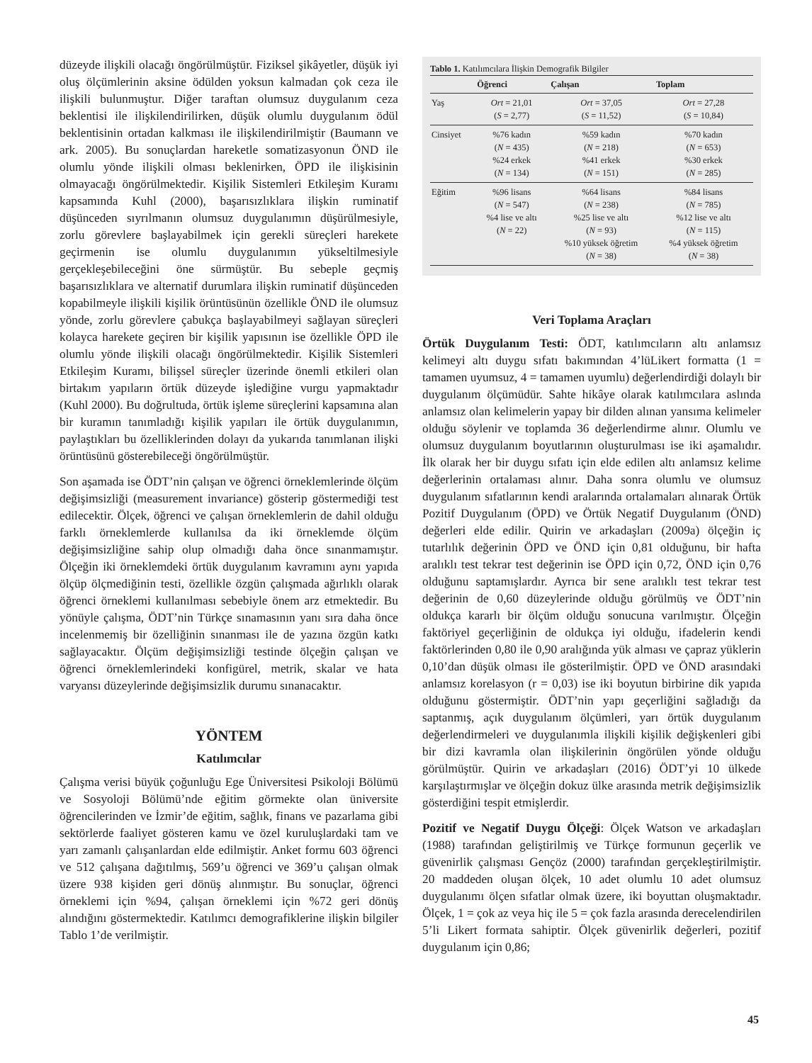düzeyde ilişkili olacağı öngörülmüştür. Fiziksel şikâyetler, düşük iyi oluş ölçümlerinin aksine ödülden yoksun kalmadan çok ceza ile ilişkili bulunmuştur. Diğer taraftan olumsuz duygulanım ceza beklentisi ile ilişkilendirilirken, düşük olumlu duygulanım ödül beklentisinin ortadan kalkması ile ilişkilendirilmiştir (Baumann ve ark. 2005). Bu sonuçlardan hareketle somatizasyonun ÖND ile olumlu yönde ilişkili olması beklenirken, ÖPD ile ilişkisinin olmayacağı öngörülmektedir. Kişilik Sistemleri Etkileşim Kuramı kapsamında Kuhl (2000), başarısızlıklara ilişkin ruminatif düşünceden sıyrılmanın olumsuz duygulanımın düşürülmesiyle, zorlu görevlere başlayabilmek için gerekli süreçleri harekete geçirmenin ise olumlu duygulanımın yükseltilmesiyle gerçekleşebileceğini öne sürmüştür. Bu sebeple geçmiş başarısızlıklara ve alternatif durumlara ilişkin ruminatif düşünceden kopabilmeyle ilişkili kişilik örüntüsünün özellikle ÖND ile olumsuz yönde, zorlu görevlere çabukça başlayabilmeyi sağlayan süreçleri kolayca harekete geçiren bir kişilik yapısının ise özellikle ÖPD ile olumlu yönde ilişkili olacağı öngörülmektedir. Kişilik Sistemleri Etkileşim Kuramı, bilişsel süreçler üzerinde önemli etkileri olan birtakım yapıların örtük düzeyde işlediğine vurgu yapmaktadır (Kuhl 2000). Bu doğrultuda, örtük işleme süreçlerini kapsamına alan bir kuramın tanımladığı kişilik yapıları ile örtük duygulanımın, paylaştıkları bu özelliklerinden dolayı da yukarıda tanımlanan ilişki örüntüsünü gösterebileceği öngörülmüştür.
Son aşamada ise ÖDT’nin çalışan ve öğrenci örneklemlerinde ölçüm değişimsizliği (measurement invariance) gösterip göstermediği test edilecektir. Ölçek, öğrenci ve çalışan örneklemlerin de dahil olduğu farklı örneklemlerde kullanılsa da iki örneklemde ölçüm değişimsizliğine sahip olup olmadığı daha önce sınanmamıştır. Ölçeğin iki örneklemdeki örtük duygulanım kavramını aynı yapıda ölçüp ölçmediğinin testi, özellikle özgün çalışmada ağırlıklı olarak öğrenci örneklemi kullanılması sebebiyle önem arz etmektedir. Bu yönüyle çalışma, ÖDT’nin Türkçe sınamasının yanı sıra daha önce incelenmemiş bir özelliğinin sınanması ile de yazına özgün katkı sağlayacaktır. Ölçüm değişimsizliği testinde ölçeğin çalışan ve öğrenci örneklemlerindeki konfigürel, metrik, skalar ve hata varyansı düzeylerinde değişimsizlik durumu sınanacaktır.
YÖNTEM
Katılımcılar
Çalışma verisi büyük çoğunluğu Ege Üniversitesi Psikoloji Bölümü ve Sosyoloji Bölümü’nde eğitim görmekte olan üniversite öğrencilerinden ve İzmir’de eğitim, sağlık, finans ve pazarlama gibi sektörlerde faaliyet gösteren kamu ve özel kuruluşlardaki tam ve yarı zamanlı çalışanlardan elde edilmiştir. Anket formu 603 öğrenci ve 512 çalışana dağıtılmış, 569’u öğrenci ve 369’u çalışan olmak üzere 938 kişiden geri dönüş alınmıştır. Bu sonuçlar, öğrenci örneklemi için %94, çalışan örneklemi için %72 geri dönüş alındığını göstermektedir. Katılımcı demografiklerine ilişkin bilgiler Tablo 1’de verilmiştir.
Tablo 1. Katılımcılara İlişkin Demografik Bilgiler
| | Öğrenci | Çalışan | Toplam |
| --- | --- | --- | --- |
| Yaş | Ort = 21,01 ( S = 2,77) | Ort = 37,05 ( S = 11,52) | Ort = 27,28 ( S = 10,84) |
| Cinsiyet | %76 kadın ( N = 435) %24 erkek ( N = 134) | %59 kadın ( N = 218) %41 erkek ( N = 151) | %70 kadın ( N = 653) %30 erkek ( N = 285) |
| Eğitim | %96 lisans ( N = 547) %4 lise ve altı ( N = 22) | %64 lisans ( N = 238) %25 lise ve altı ( N = 93) %10 yüksek öğretim ( N = 38) | %84 lisans ( N = 785) %12 lise ve altı ( N = 115) %4 yüksek öğretim ( N = 38) |
Veri Toplama Araçları
Örtük Duygulanım Testi: ÖDT, katılımcıların altı anlamsız kelimeyi altı duygu sıfatı bakımından 4’lüLikert formatta (1 = tamamen uyumsuz, 4 = tamamen uyumlu) değerlendirdiği dolaylı bir duygulanım ölçümüdür. Sahte hikâye olarak katılımcılara aslında anlamsız olan kelimelerin yapay bir dilden alınan yansıma kelimeler olduğu söylenir ve toplamda 36 değerlendirme alınır. Olumlu ve olumsuz duygulanım boyutlarının oluşturulması ise iki aşamalıdır. İlk olarak her bir duygu sıfatı için elde edilen altı anlamsız kelime değerlerinin ortalaması alınır. Daha sonra olumlu ve olumsuz duygulanım sıfatlarının kendi aralarında ortalamaları alınarak Örtük Pozitif Duygulanım (ÖPD) ve Örtük Negatif Duygulanım (ÖND) değerleri elde edilir. Quirin ve arkadaşları (2009a) ölçeğin iç tutarlılık değerinin ÖPD ve ÖND için 0,81 olduğunu, bir hafta aralıklı test tekrar test değerinin ise ÖPD için 0,72, ÖND için 0,76 olduğunu saptamışlardır. Ayrıca bir sene aralıklı test tekrar test değerinin de 0,60 düzeylerinde olduğu görülmüş ve ÖDT’nin oldukça kararlı bir ölçüm olduğu sonucuna varılmıştır. Ölçeğin faktöriyel geçerliğinin de oldukça iyi olduğu, ifadelerin kendi faktörlerinden 0,80 ile 0,90 aralığında yük alması ve çapraz yüklerin 0,10’dan düşük olması ile gösterilmiştir. ÖPD ve ÖND arasındaki anlamsız korelasyon (r = 0,03) ise iki boyutun birbirine dik yapıda olduğunu göstermiştir. ÖDT’nin yapı geçerliğini sağladığı da saptanmış, açık duygulanım ölçümleri, yarı örtük duygulanım değerlendirmeleri ve duygulanımla ilişkili kişilik değişkenleri gibi bir dizi kavramla olan ilişkilerinin öngörülen yönde olduğu görülmüştür. Quirin ve arkadaşları (2016) ÖDT’yi 10 ülkede karşılaştırmışlar ve ölçeğin dokuz ülke arasında metrik değişimsizlik gösterdiğini tespit etmişlerdir.
Pozitif ve Negatif Duygu Ölçeği: Ölçek Watson ve arkadaşları (1988) tarafından geliştirilmiş ve Türkçe formunun geçerlik ve güvenirlik çalışması Gençöz (2000) tarafından gerçekleştirilmiştir. 20 maddeden oluşan ölçek, 10 adet olumlu 10 adet olumsuz duygulanımı ölçen sıfatlar olmak üzere, iki boyuttan oluşmaktadır. Ölçek, 1 = çok az veya hiç ile 5 = çok fazla arasında derecelendirilen 5’li Likert formata sahiptir. Ölçek güvenirlik değerleri, pozitif duygulanım için 0,86;
45